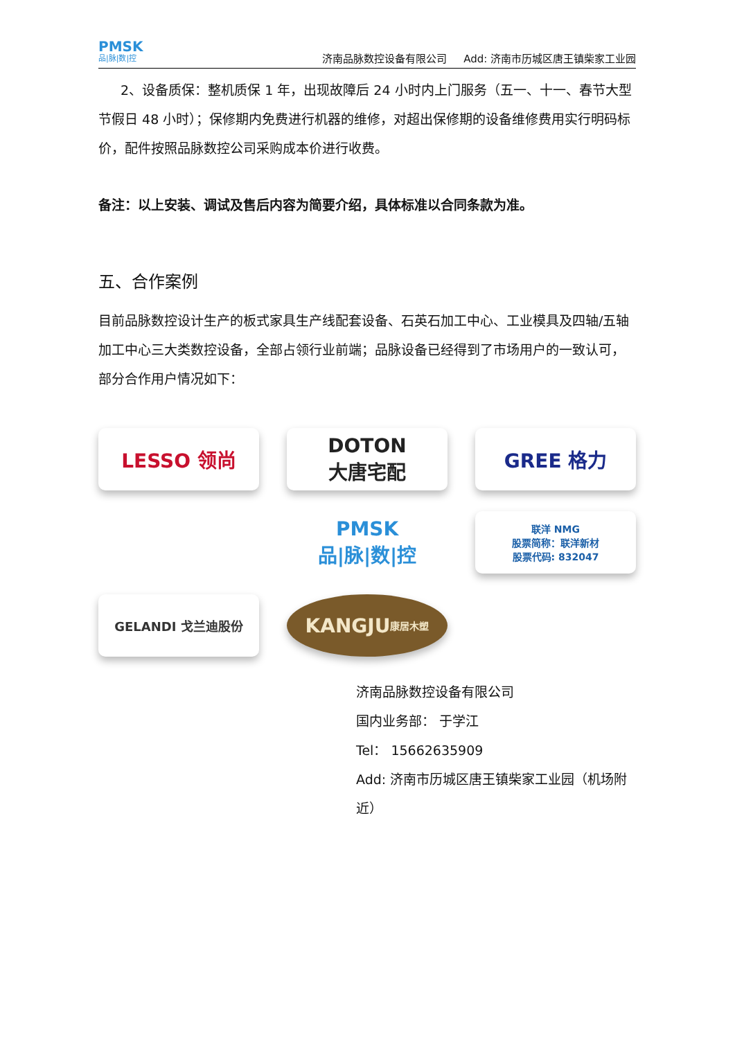PMSK
品|脉|数|控
济南品脉数控设备有限公司 Add: 济南市历城区唐王镇柴家工业园
2、设备质保：整机质保 1 年，出现故障后 24 小时内上门服务（五一、十一、春节大型节假日 48 小时）；保修期内免费进行机器的维修，对超出保修期的设备维修费用实行明码标价，配件按照品脉数控公司采购成本价进行收费。
备注：以上安装、调试及售后内容为简要介绍，具体标准以合同条款为准。
五、合作案例
目前品脉数控设计生产的板式家具生产线配套设备、石英石加工中心、工业模具及四轴/五轴加工中心三大类数控设备，全部占领行业前端；品脉设备已经得到了市场用户的一致认可，部分合作用户情况如下：
LESSO 领尚
DOTON
大唐宅配
GREE 格力
PMSK
品|脉|数|控
联洋 NMG
股票简称：联洋新材
股票代码: 832047
GELANDI 戈兰迪股份
KANGJU
康居木塑
济南品脉数控设备有限公司
国内业务部： 于学江
Tel： 15662635909
Add: 济南市历城区唐王镇柴家工业园（机场附近）